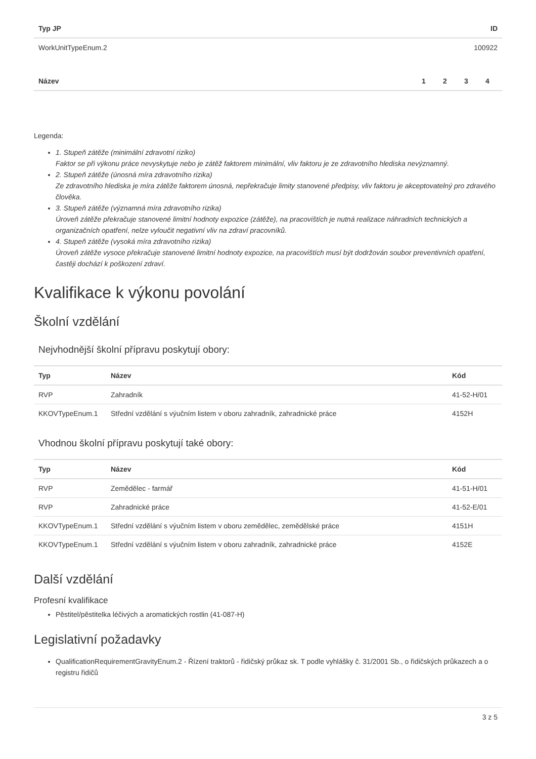| Typ JP | ID |
| --- | --- |
| WorkUnitTypeEnum.2 | 100922 |
| Název | 1 | 2 | 3 | 4 |
| --- | --- | --- | --- | --- |
Legenda:
1. Stupeň zátěže (minimální zdravotní riziko)
Faktor se při výkonu práce nevyskytuje nebo je zátěž faktorem minimální, vliv faktoru je ze zdravotního hlediska nevýznamný.
2. Stupeň zátěže (únosná míra zdravotního rizika)
Ze zdravotního hlediska je míra zátěže faktorem únosná, nepřekračuje limity stanovené předpisy, vliv faktoru je akceptovatelný pro zdravého člověka.
3. Stupeň zátěže (významná míra zdravotního rizika)
Úroveň zátěže překračuje stanovené limitní hodnoty expozice (zátěže), na pracovištích je nutná realizace náhradních technických a organizačních opatření, nelze vyloučit negativní vliv na zdraví pracovníků.
4. Stupeň zátěže (vysoká míra zdravotního rizika)
Úroveň zátěže vysoce překračuje stanovené limitní hodnoty expozice, na pracovištích musí být dodržován soubor preventivních opatření, častěji dochází k poškození zdraví.
Kvalifikace k výkonu povolání
Školní vzdělání
Nejvhodnější školní přípravu poskytují obory:
| Typ | Název | Kód |
| --- | --- | --- |
| RVP | Zahradník | 41-52-H/01 |
| KKOVTypeEnum.1 | Střední vzdělání s výučním listem v oboru zahradník, zahradnické práce | 4152H |
Vhodnou školní přípravu poskytují také obory:
| Typ | Název | Kód |
| --- | --- | --- |
| RVP | Zemědělec - farmář | 41-51-H/01 |
| RVP | Zahradnické práce | 41-52-E/01 |
| KKOVTypeEnum.1 | Střední vzdělání s výučním listem v oboru zemědělec, zemědělské práce | 4151H |
| KKOVTypeEnum.1 | Střední vzdělání s výučním listem v oboru zahradník, zahradnické práce | 4152E |
Další vzdělání
Profesní kvalifikace
Pěstitel/pěstitelka léčivých a aromatických rostlin (41-087-H)
Legislativní požadavky
QualificationRequirementGravityEnum.2 - Řízení traktorů - řidičský průkaz sk. T podle vyhlášky č. 31/2001 Sb., o řidičských průkazech a o registru řidičů
3 z 5